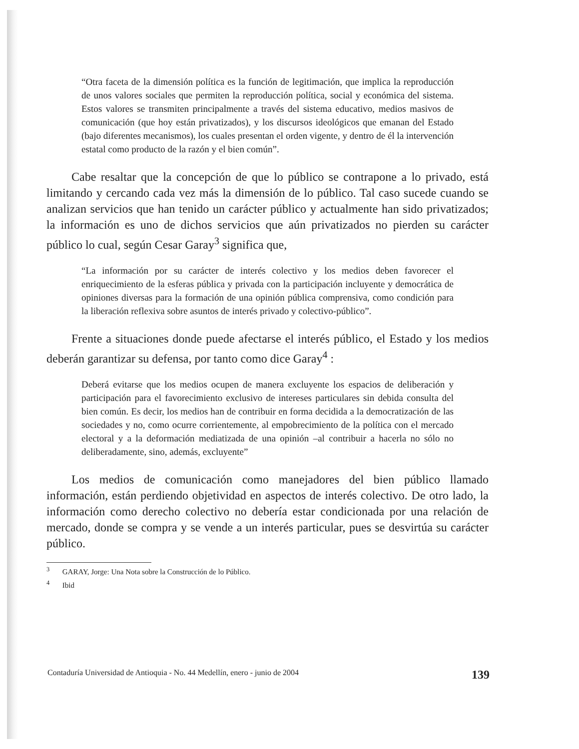“Otra faceta de la dimensión política es la función de legitimación, que implica la reproducción de unos valores sociales que permiten la reproducción política, social y económica del sistema. Estos valores se transmiten principalmente a través del sistema educativo, medios masivos de comunicación (que hoy están privatizados), y los discursos ideológicos que emanan del Estado (bajo diferentes mecanismos), los cuales presentan el orden vigente, y dentro de él la intervención estatal como producto de la razón y el bien común”.
Cabe resaltar que la concepción de que lo público se contrapone a lo privado, está limitando y cercando cada vez más la dimensión de lo público. Tal caso sucede cuando se analizan servicios que han tenido un carácter público y actualmente han sido privatizados; la información es uno de dichos servicios que aún privatizados no pierden su carácter público lo cual, según Cesar Garay<sup>3</sup> significa que,
“La información por su carácter de interés colectivo y los medios deben favorecer el enriquecimiento de la esferas pública y privada con la participación incluyente y democrática de opiniones diversas para la formación de una opinión pública comprensiva, como condición para la liberación reflexiva sobre asuntos de interés privado y colectivo-público”.
Frente a situaciones donde puede afectarse el interés público, el Estado y los medios deberán garantizar su defensa, por tanto como dice Garay<sup>4</sup> :
Deberá evitarse que los medios ocupen de manera excluyente los espacios de deliberación y participación para el favorecimiento exclusivo de intereses particulares sin debida consulta del bien común. Es decir, los medios han de contribuir en forma decidida a la democratización de las sociedades y no, como ocurre corrientemente, al empobrecimiento de la política con el mercado electoral y a la deformación mediatizada de una opinión –al contribuir a hacerla no sólo no deliberadamente, sino, además, excluyente”
Los medios de comunicación como manejadores del bien público llamado información, están perdiendo objetividad en aspectos de interés colectivo. De otro lado, la información como derecho colectivo no debería estar condicionada por una relación de mercado, donde se compra y se vende a un interés particular, pues se desvirtúa su carácter público.
<sup>3</sup> GARAY, Jorge: Una Nota sobre la Construcción de lo Público.
<sup>4</sup> Ibid
Contaduría Universidad de Antioquia - No. 44 Medellín, enero - junio de 2004 139